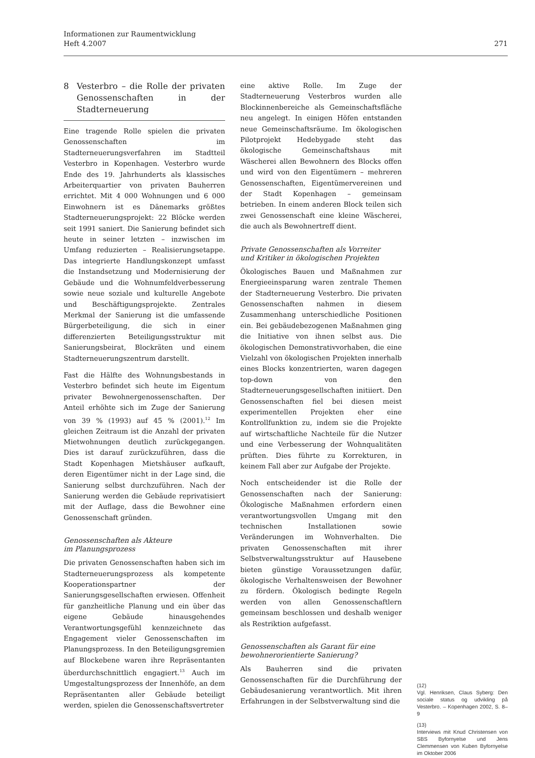Informationen zur Raumentwicklung
Heft 4.2007
271
8 Vesterbro – die Rolle der privaten Genossenschaften in der Stadterneuerung
Eine tragende Rolle spielen die privaten Genossenschaften im Stadterneuerungsverfahren im Stadtteil Vesterbro in Kopenhagen. Vesterbro wurde Ende des 19. Jahrhunderts als klassisches Arbeiterquartier von privaten Bauherren errichtet. Mit 4 000 Wohnungen und 6 000 Einwohnern ist es Dänemarks größtes Stadterneuerungsprojekt: 22 Blöcke werden seit 1991 saniert. Die Sanierung befindet sich heute in seiner letzten – inzwischen im Umfang reduzierten – Realisierungsetappe. Das integrierte Handlungskonzept umfasst die Instandsetzung und Modernisierung der Gebäude und die Wohnumfeldverbesserung sowie neue soziale und kulturelle Angebote und Beschäftigungsprojekte. Zentrales Merkmal der Sanierung ist die umfassende Bürgerbeteiligung, die sich in einer differenzierten Beteiligungsstruktur mit Sanierungsbeirat, Blockräten und einem Stadterneuerungszentrum darstellt.
Fast die Hälfte des Wohnungsbestands in Vesterbro befindet sich heute im Eigentum privater Bewohnergenossenschaften. Der Anteil erhöhte sich im Zuge der Sanierung von 39 % (1993) auf 45 % (2001).<sup>12</sup> Im gleichen Zeitraum ist die Anzahl der privaten Mietwohnungen deutlich zurückgegangen. Dies ist darauf zurückzuführen, dass die Stadt Kopenhagen Mietshäuser aufkauft, deren Eigentümer nicht in der Lage sind, die Sanierung selbst durchzuführen. Nach der Sanierung werden die Gebäude reprivatisiert mit der Auflage, dass die Bewohner eine Genossenschaft gründen.
Genossenschaften als Akteure
im Planungsprozess
Die privaten Genossenschaften haben sich im Stadterneuerungsprozess als kompetente Kooperationspartner der Sanierungsgesellschaften erwiesen. Offenheit für ganzheitliche Planung und ein über das eigene Gebäude hinausgehendes Verantwortungsgefühl kennzeichnete das Engagement vieler Genossenschaften im Planungsprozess. In den Beteiligungsgremien auf Blockebene waren ihre Repräsentanten überdurchschnittlich engagiert.<sup>13</sup> Auch im Umgestaltungsprozess der Innenhöfe, an dem Repräsentanten aller Gebäude beteiligt werden, spielen die Genossenschaftsvertreter
eine aktive Rolle. Im Zuge der Stadterneuerung Vesterbros wurden alle Blockinnenbereiche als Gemeinschaftsfläche neu angelegt. In einigen Höfen entstanden neue Gemeinschaftsräume. Im ökologischen Pilotprojekt Hedebygade steht das ökologische Gemeinschaftshaus mit Wäscherei allen Bewohnern des Blocks offen und wird von den Eigentümern – mehreren Genossenschaften, Eigentümervereinen und der Stadt Kopenhagen – gemeinsam betrieben. In einem anderen Block teilen sich zwei Genossenschaft eine kleine Wäscherei, die auch als Bewohnertreff dient.
Private Genossenschaften als Vorreiter
und Kritiker in ökologischen Projekten
Ökologisches Bauen und Maßnahmen zur Energieeinsparung waren zentrale Themen der Stadterneuerung Vesterbro. Die privaten Genossenschaften nahmen in diesem Zusammenhang unterschiedliche Positionen ein. Bei gebäudebezogenen Maßnahmen ging die Initiative von ihnen selbst aus. Die ökologischen Demonstrativvorhaben, die eine Vielzahl von ökologischen Projekten innerhalb eines Blocks konzentrierten, waren dagegen top-down von den Stadterneuerungsgesellschaften initiiert. Den Genossenschaften fiel bei diesen meist experimentellen Projekten eher eine Kontrollfunktion zu, indem sie die Projekte auf wirtschaftliche Nachteile für die Nutzer und eine Verbesserung der Wohnqualitäten prüften. Dies führte zu Korrekturen, in keinem Fall aber zur Aufgabe der Projekte.
Noch entscheidender ist die Rolle der Genossenschaften nach der Sanierung: Ökologische Maßnahmen erfordern einen verantwortungsvollen Umgang mit den technischen Installationen sowie Veränderungen im Wohnverhalten. Die privaten Genossenschaften mit ihrer Selbstverwaltungsstruktur auf Hausebene bieten günstige Voraussetzungen dafür, ökologische Verhaltensweisen der Bewohner zu fördern. Ökologisch bedingte Regeln werden von allen Genossenschaftlern gemeinsam beschlossen und deshalb weniger als Restriktion aufgefasst.
Genossenschaften als Garant für eine
bewohnerorientierte Sanierung?
Als Bauherren sind die privaten Genossenschaften für die Durchführung der Gebäudesanierung verantwortlich. Mit ihren Erfahrungen in der Selbstverwaltung sind die
(12)
Vgl. Henriksen, Claus Syberg: Den sociale status og udvikling på Vesterbro. – Kopenhagen 2002, S. 8–9
(13)
Interviews mit Knud Christensen von SBS Byfornyelse und Jens Clemmensen von Kuben Byfornyelse im Oktober 2006